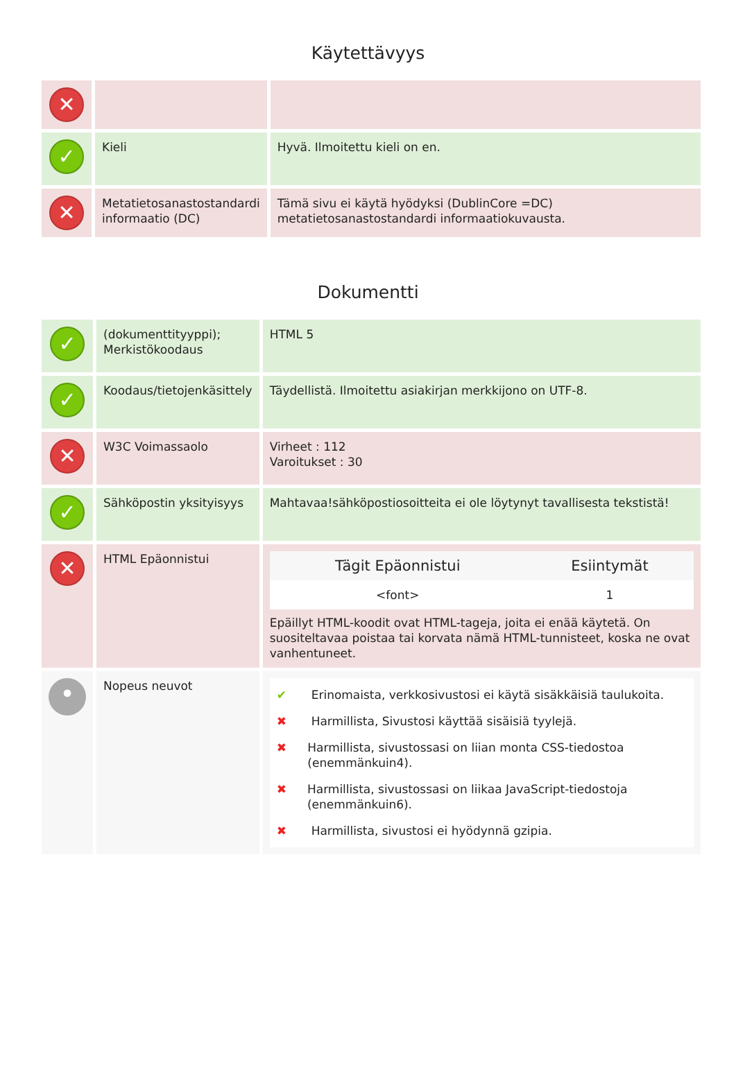Käytettävyys
| ✕ | | |
| ✓ | Kieli | Hyvä. Ilmoitettu kieli on en. |
| ✕ | Metatietosanastostandardi informaatio (DC) | Tämä sivu ei käytä hyödyksi (DublinCore =DC) metatietosanastostandardi informaatiokuvausta. |
Dokumentti
| ✓ | (dokumenttityyppi); Merkistökoodaus | HTML 5 |
| ✓ | Koodaus/tietojenkäsittely | Täydellistä. Ilmoitettu asiakirjan merkkijono on UTF-8. |
| ✕ | W3C Voimassaolo | Virheet : 112 Varoitukset : 30 |
| ✓ | Sähköpostin yksityisyys | Mahtavaa!sähköpostiosoitteita ei ole löytynyt tavallisesta tekstistä! |
| ✕ | HTML Epäonnistui | / Tägit Epäonnistui / Esiintymät / / --- / --- / / <font> / 1 / Epäillyt HTML-koodit ovat HTML-tageja, joita ei enää käytetä. On suositeltavaa poistaa tai korvata nämä HTML-tunnisteet, koska ne ovat vanhentuneet. |
| • | Nopeus neuvot | ✔ Erinomaista, verkkosivustosi ei käytä sisäkkäisiä taulukoita. ✖ Harmillista, Sivustosi käyttää sisäisiä tyylejä. ✖ Harmillista, sivustossasi on liian monta CSS-tiedostoa (enemmänkuin4). ✖ Harmillista, sivustossasi on liikaa JavaScript-tiedostoja (enemmänkuin6). ✖ Harmillista, sivustosi ei hyödynnä gzipia. |